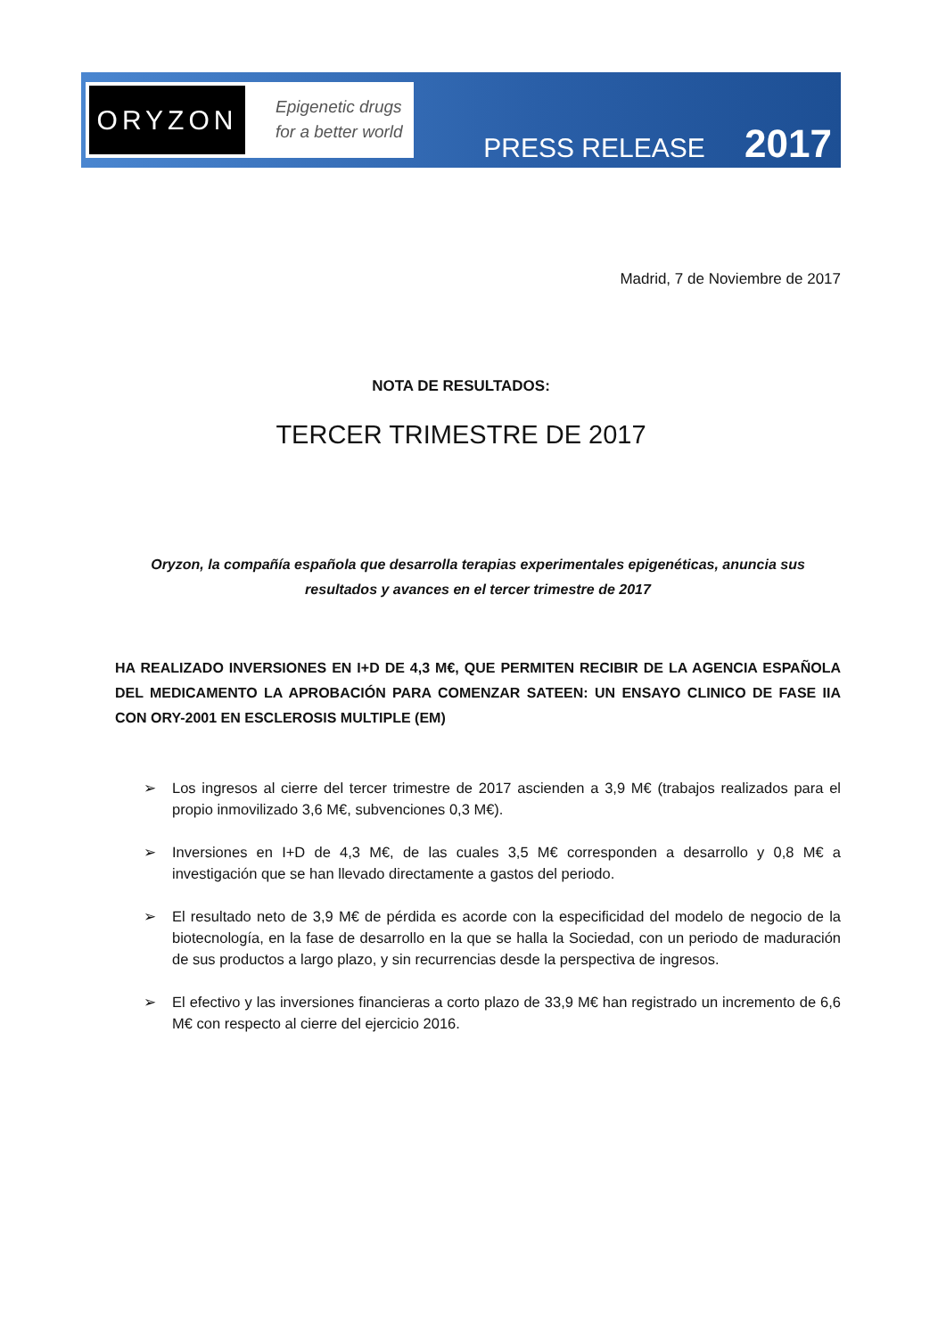ORYZON
Epigenetic drugs
for a better world
PRESS RELEASE 2017
Madrid, 7 de Noviembre de 2017
NOTA DE RESULTADOS:
TERCER TRIMESTRE DE 2017
Oryzon, la compañía española que desarrolla terapias experimentales epigenéticas, anuncia sus resultados y avances en el tercer trimestre de 2017
HA REALIZADO INVERSIONES EN I+D DE 4,3 M€, QUE PERMITEN RECIBIR DE LA AGENCIA ESPAÑOLA DEL MEDICAMENTO LA APROBACIÓN PARA COMENZAR SATEEN: UN ENSAYO CLINICO DE FASE IIA CON ORY-2001 EN ESCLEROSIS MULTIPLE (EM)
➢ Los ingresos al cierre del tercer trimestre de 2017 ascienden a 3,9 M€ (trabajos realizados para el propio inmovilizado 3,6 M€, subvenciones 0,3 M€).
➢ Inversiones en I+D de 4,3 M€, de las cuales 3,5 M€ corresponden a desarrollo y 0,8 M€ a investigación que se han llevado directamente a gastos del periodo.
➢ El resultado neto de 3,9 M€ de pérdida es acorde con la especificidad del modelo de negocio de la biotecnología, en la fase de desarrollo en la que se halla la Sociedad, con un periodo de maduración de sus productos a largo plazo, y sin recurrencias desde la perspectiva de ingresos.
➢ El efectivo y las inversiones financieras a corto plazo de 33,9 M€ han registrado un incremento de 6,6 M€ con respecto al cierre del ejercicio 2016.